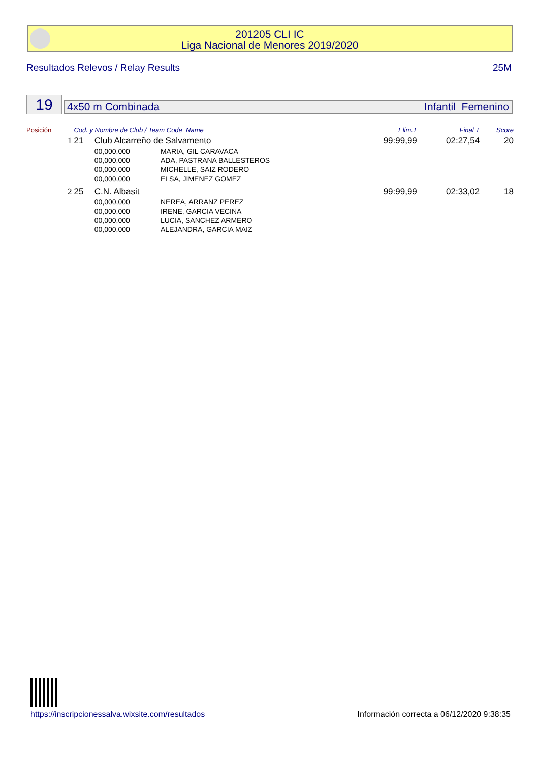201205 CLI IC
Liga Nacional de Menores 2019/2020
Resultados Relevos / Relay Results 25M
19 4x50 m Combinada Infantil Femenino
| Posición | Cod. y Nombre de Club / Team Code Name | | | Elim.T | Final T | Score |
| --- | --- | --- | --- | --- | --- | --- |
| 1 | 21 | Club Alcarreño de Salvamento | | 99:99,99 | 02:27,54 | 20 |
| | | 00,000,000 | MARIA, GIL CARAVACA | | | |
| | | 00,000,000 | ADA, PASTRANA BALLESTEROS | | | |
| | | 00,000,000 | MICHELLE, SAIZ RODERO | | | |
| | | 00,000,000 | ELSA, JIMENEZ GOMEZ | | | |
| 2 | 25 | C.N. Albasit | | 99:99,99 | 02:33,02 | 18 |
| | | 00,000,000 | NEREA, ARRANZ PEREZ | | | |
| | | 00,000,000 | IRENE, GARCIA VECINA | | | |
| | | 00,000,000 | LUCIA, SANCHEZ ARMERO | | | |
| | | 00,000,000 | ALEJANDRA, GARCIA MAIZ | | | |
https://inscripcionessalva.wixsite.com/resultados
Información correcta a 06/12/2020 9:38:35